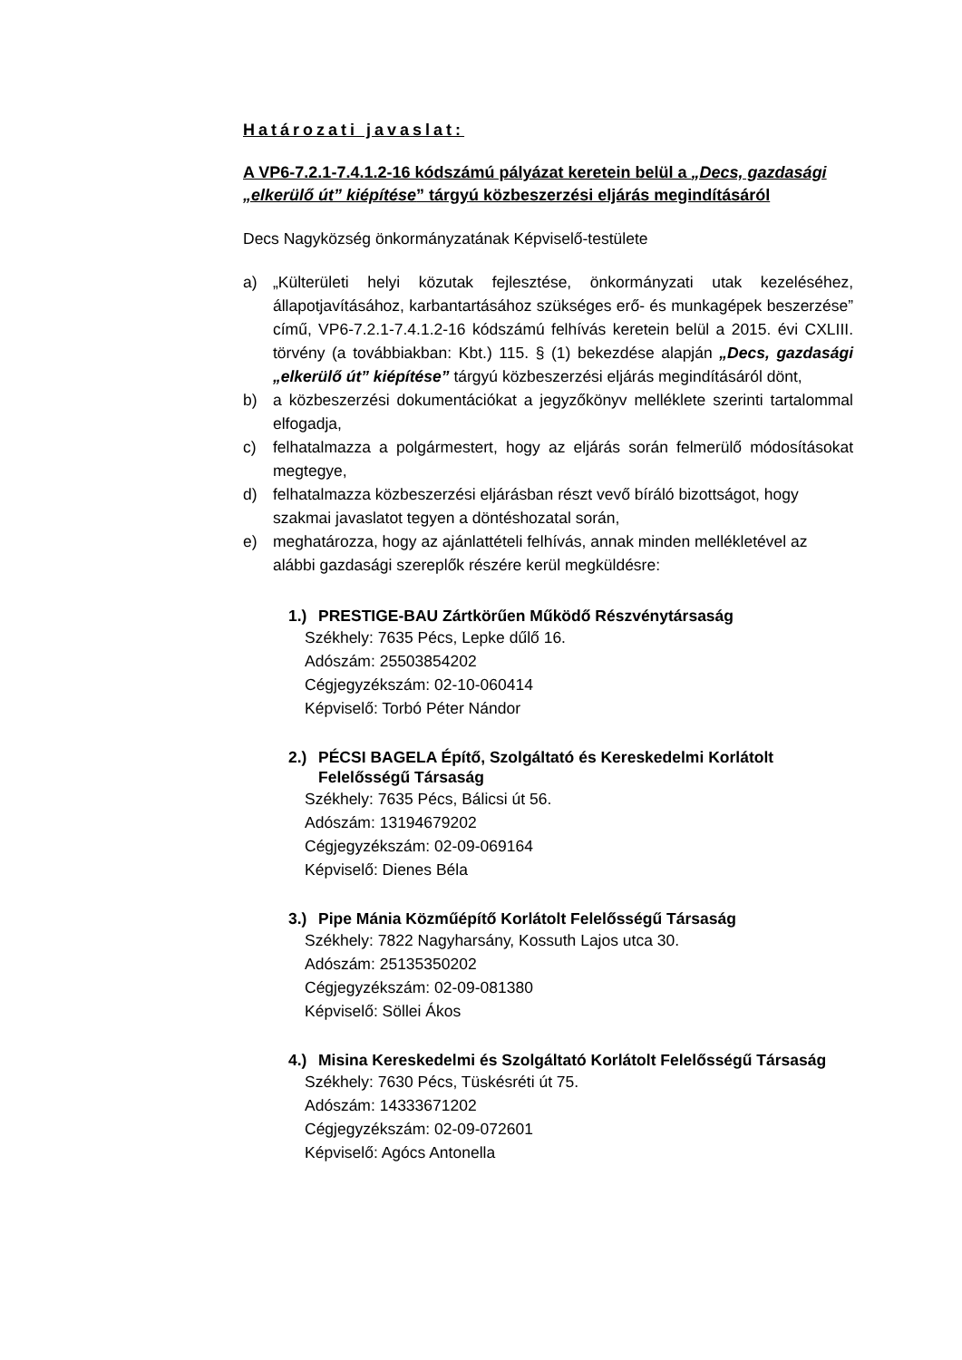Határozati javaslat:
A VP6-7.2.1-7.4.1.2-16 kódszámú pályázat keretein belül a „Decs, gazdasági „elkerülő út” kiépítése” tárgyú közbeszerzési eljárás megindításáról
Decs Nagyközség önkormányzatának Képviselő-testülete
a) „Külterületi helyi közutak fejlesztése, önkormányzati utak kezeléséhez, állapotjavításához, karbantartásához szükséges erő- és munkagépek beszerzése” című, VP6-7.2.1-7.4.1.2-16 kódszámú felhívás keretein belül a 2015. évi CXLIII. törvény (a továbbiakban: Kbt.) 115. § (1) bekezdése alapján „Decs, gazdasági „elkerülő út” kiépítése” tárgyú közbeszerzési eljárás megindításáról dönt,
b) a közbeszerzési dokumentációkat a jegyzőkönyv melléklete szerinti tartalommal elfogadja,
c) felhatalmazza a polgármestert, hogy az eljárás során felmerülő módosításokat megtegye,
d) felhatalmazza közbeszerzési eljárásban részt vevő bíráló bizottságot, hogy szakmai javaslatot tegyen a döntéshozatal során,
e) meghatározza, hogy az ajánlattételi felhívás, annak minden mellékletével az alábbi gazdasági szereplők részére kerül megküldésre:
1.) PRESTIGE-BAU Zártkörűen Működő Részvénytársaság
Székhely: 7635 Pécs, Lepke dűlő 16.
Adószám: 25503854202
Cégjegyzékszám: 02-10-060414
Képviselő: Torbó Péter Nándor
2.) PÉCSI BAGELA Építő, Szolgáltató és Kereskedelmi Korlátolt Felelősségű Társaság
Székhely: 7635 Pécs, Bálicsi út 56.
Adószám: 13194679202
Cégjegyzékszám: 02-09-069164
Képviselő: Dienes Béla
3.) Pipe Mánia Közműépítő Korlátolt Felelősségű Társaság
Székhely: 7822 Nagyharsány, Kossuth Lajos utca 30.
Adószám: 25135350202
Cégjegyzékszám: 02-09-081380
Képviselő: Söllei Ákos
4.) Misina Kereskedelmi és Szolgáltató Korlátolt Felelősségű Társaság
Székhely: 7630 Pécs, Tüskésréti út 75.
Adószám: 14333671202
Cégjegyzékszám: 02-09-072601
Képviselő: Agócs Antonella